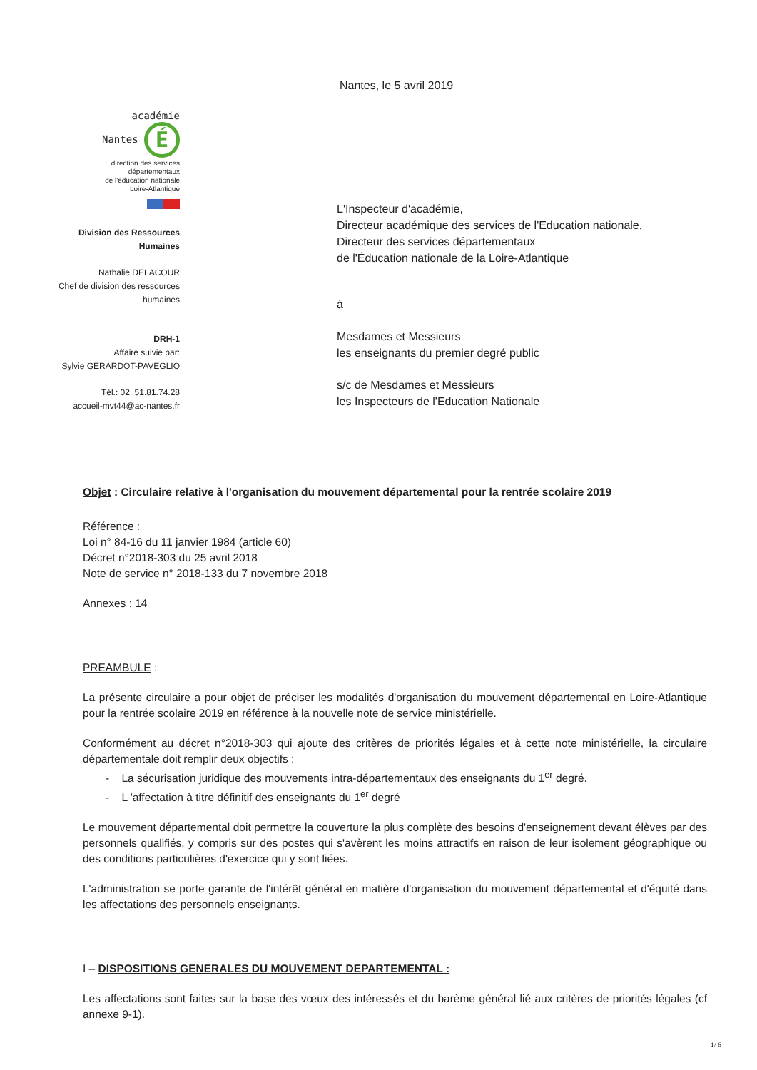académie
Nantes É
direction des services
départementaux
de l'éducation nationale
Loire-Atlantique
Division des Ressources
Humaines
Nathalie DELACOUR
Chef de division des ressources
humaines
DRH-1
Affaire suivie par:
Sylvie GERARDOT-PAVEGLIO
Tél.: 02. 51.81.74.28
accueil-mvt44@ac-nantes.fr
Nantes, le 5 avril 2019
L'Inspecteur d'académie,
Directeur académique des services de l'Education nationale,
Directeur des services départementaux
de l'Éducation nationale de la Loire-Atlantique
à
Mesdames et Messieurs
les enseignants du premier degré public
s/c de Mesdames et Messieurs
les Inspecteurs de l'Education Nationale
Objet : Circulaire relative à l'organisation du mouvement départemental pour la rentrée scolaire 2019
Référence :
Loi n° 84-16 du 11 janvier 1984 (article 60)
Décret n°2018-303 du 25 avril 2018
Note de service n° 2018-133 du 7 novembre 2018
Annexes : 14
PREAMBULE :
La présente circulaire a pour objet de préciser les modalités d'organisation du mouvement départemental en Loire-Atlantique pour la rentrée scolaire 2019 en référence à la nouvelle note de service ministérielle.
Conformément au décret n°2018-303 qui ajoute des critères de priorités légales et à cette note ministérielle, la circulaire départementale doit remplir deux objectifs :
- La sécurisation juridique des mouvements intra-départementaux des enseignants du 1<sup>er</sup> degré.
- L 'affectation à titre définitif des enseignants du 1<sup>er</sup> degré
Le mouvement départemental doit permettre la couverture la plus complète des besoins d'enseignement devant élèves par des personnels qualifiés, y compris sur des postes qui s'avèrent les moins attractifs en raison de leur isolement géographique ou des conditions particulières d'exercice qui y sont liées.
L'administration se porte garante de l'intérêt général en matière d'organisation du mouvement départemental et d'équité dans les affectations des personnels enseignants.
I – DISPOSITIONS GENERALES DU MOUVEMENT DEPARTEMENTAL :
Les affectations sont faites sur la base des vœux des intéressés et du barème général lié aux critères de priorités légales (cf annexe 9-1).
1/ 6